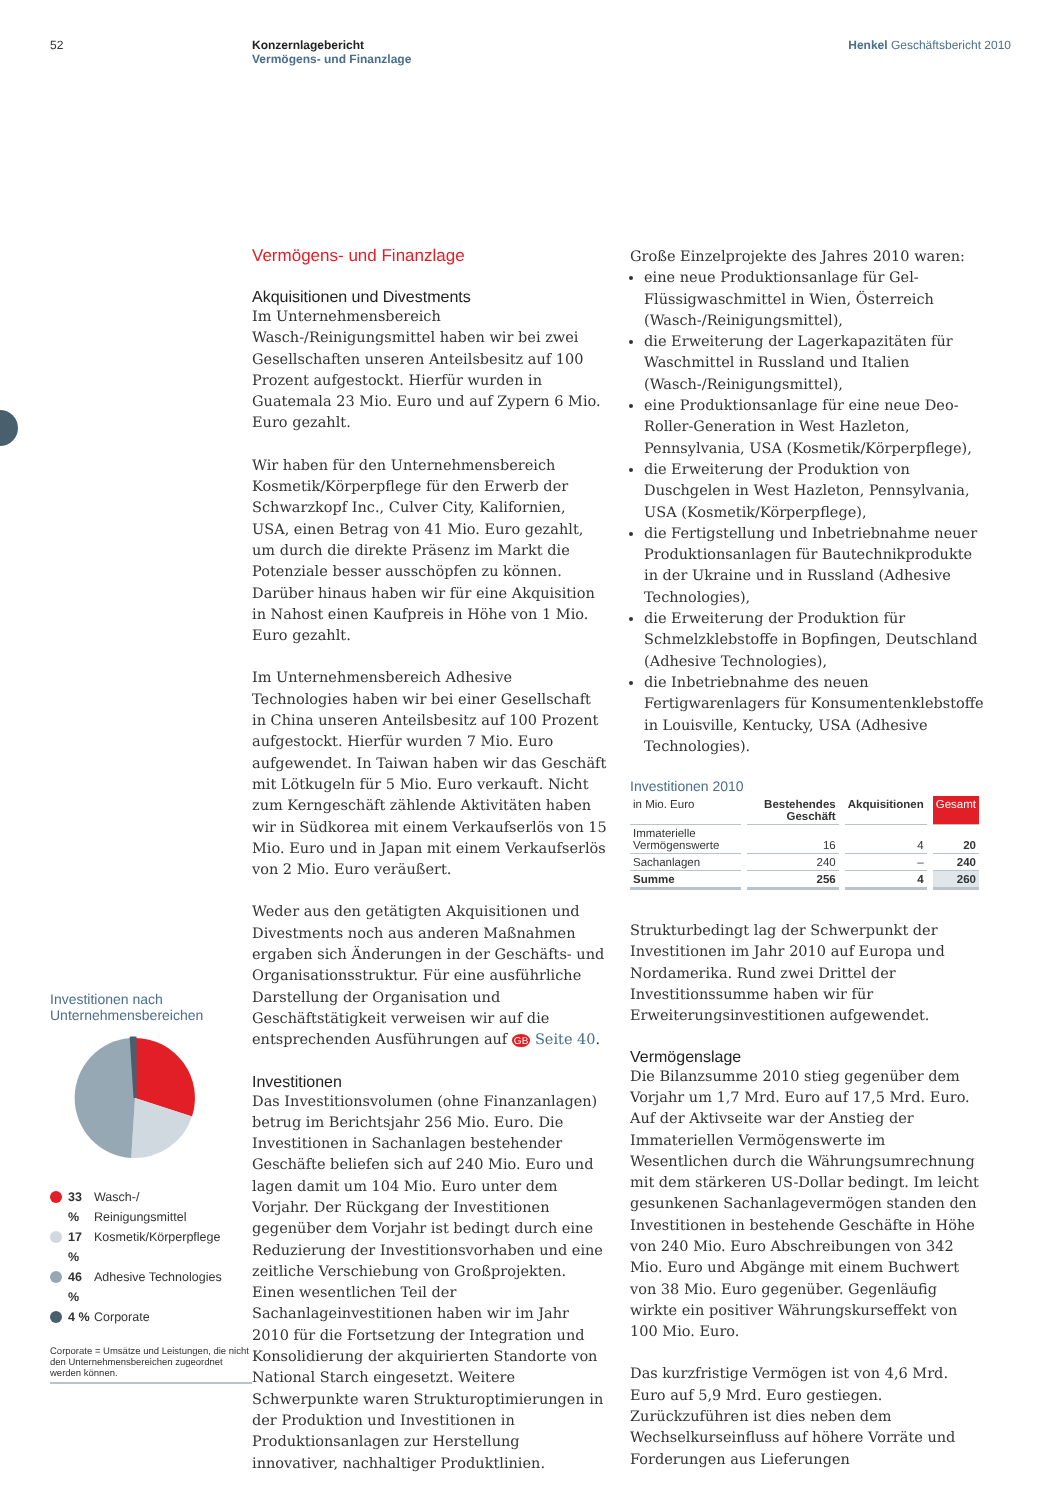52 Konzernlagebericht
Vermögens- und Finanzlage
Henkel Geschäftsbericht 2010
Investitionen nach Unternehmensbereichen
33 % Wasch-/
Reinigungsmittel
17 % Kosmetik/Körperpflege
46 % Adhesive Technologies
4 % Corporate
Corporate = Umsätze und Leistungen, die nicht den Unternehmensbereichen zugeordnet werden können.
Vermögens- und Finanzlage
Akquisitionen und Divestments
Im Unternehmensbereich Wasch-/Reinigungsmittel haben wir bei zwei Gesellschaften unseren Anteilsbesitz auf 100 Prozent aufgestockt. Hierfür wurden in Guatemala 23 Mio. Euro und auf Zypern 6 Mio. Euro gezahlt.
Wir haben für den Unternehmensbereich Kosmetik/Körperpflege für den Erwerb der Schwarzkopf Inc., Culver City, Kalifornien, USA, einen Betrag von 41 Mio. Euro gezahlt, um durch die direkte Präsenz im Markt die Potenziale besser ausschöpfen zu können. Darüber hinaus haben wir für eine Akquisition in Nahost einen Kaufpreis in Höhe von 1 Mio. Euro gezahlt.
Im Unternehmensbereich Adhesive Technologies haben wir bei einer Gesellschaft in China unseren Anteilsbesitz auf 100 Prozent aufgestockt. Hierfür wurden 7 Mio. Euro aufgewendet. In Taiwan haben wir das Geschäft mit Lötkugeln für 5 Mio. Euro verkauft. Nicht zum Kerngeschäft zählende Aktivitäten haben wir in Südkorea mit einem Verkaufserlös von 15 Mio. Euro und in Japan mit einem Verkaufserlös von 2 Mio. Euro veräußert.
Weder aus den getätigten Akquisitionen und Divestments noch aus anderen Maßnahmen ergaben sich Änderungen in der Geschäfts- und Organisationsstruktur. Für eine ausführliche Darstellung der Organisation und Geschäftstätigkeit verweisen wir auf die entsprechenden Ausführungen auf GB Seite 40.
Investitionen
Das Investitionsvolumen (ohne Finanzanlagen) betrug im Berichtsjahr 256 Mio. Euro. Die Investitionen in Sachanlagen bestehender Geschäfte beliefen sich auf 240 Mio. Euro und lagen damit um 104 Mio. Euro unter dem Vorjahr. Der Rückgang der Investitionen gegenüber dem Vorjahr ist bedingt durch eine Reduzierung der Investitionsvorhaben und eine zeitliche Verschiebung von Großprojekten. Einen wesentlichen Teil der Sachanlageinvestitionen haben wir im Jahr 2010 für die Fortsetzung der Integration und Konsolidierung der akquirierten Standorte von National Starch eingesetzt. Weitere Schwerpunkte waren Strukturoptimierungen in der Produktion und Investitionen in Produktionsanlagen zur Herstellung innovativer, nachhaltiger Produktlinien.
Große Einzelprojekte des Jahres 2010 waren:
eine neue Produktionsanlage für Gel-Flüssigwaschmittel in Wien, Österreich (Wasch-/Reinigungsmittel),
die Erweiterung der Lagerkapazitäten für Waschmittel in Russland und Italien (Wasch-/Reinigungsmittel),
eine Produktionsanlage für eine neue Deo-Roller-Generation in West Hazleton, Pennsylvania, USA (Kosmetik/Körperpflege),
die Erweiterung der Produktion von Duschgelen in West Hazleton, Pennsylvania, USA (Kosmetik/Körperpflege),
die Fertigstellung und Inbetriebnahme neuer Produktionsanlagen für Bautechnikprodukte in der Ukraine und in Russland (Adhesive Technologies),
die Erweiterung der Produktion für Schmelzklebstoffe in Bopfingen, Deutschland (Adhesive Technologies),
die Inbetriebnahme des neuen Fertigwarenlagers für Konsumentenklebstoffe in Louisville, Kentucky, USA (Adhesive Technologies).
Investitionen 2010
| in Mio. Euro | Bestehendes Geschäft | Akquisitionen | Gesamt |
| --- | --- | --- | --- |
| Immaterielle Vermögenswerte | 16 | 4 | 20 |
| Sachanlagen | 240 | – | 240 |
| Summe | 256 | 4 | 260 |
Strukturbedingt lag der Schwerpunkt der Investitionen im Jahr 2010 auf Europa und Nordamerika. Rund zwei Drittel der Investitionssumme haben wir für Erweiterungsinvestitionen aufgewendet.
Vermögenslage
Die Bilanzsumme 2010 stieg gegenüber dem Vorjahr um 1,7 Mrd. Euro auf 17,5 Mrd. Euro. Auf der Aktivseite war der Anstieg der Immateriellen Vermögenswerte im Wesentlichen durch die Währungsumrechnung mit dem stärkeren US-Dollar bedingt. Im leicht gesunkenen Sachanlagevermögen standen den Investitionen in bestehende Geschäfte in Höhe von 240 Mio. Euro Abschreibungen von 342 Mio. Euro und Abgänge mit einem Buchwert von 38 Mio. Euro gegenüber. Gegenläufig wirkte ein positiver Währungskurseffekt von 100 Mio. Euro.
Das kurzfristige Vermögen ist von 4,6 Mrd. Euro auf 5,9 Mrd. Euro gestiegen. Zurückzuführen ist dies neben dem Wechselkurseinfluss auf höhere Vorräte und Forderungen aus Lieferungen